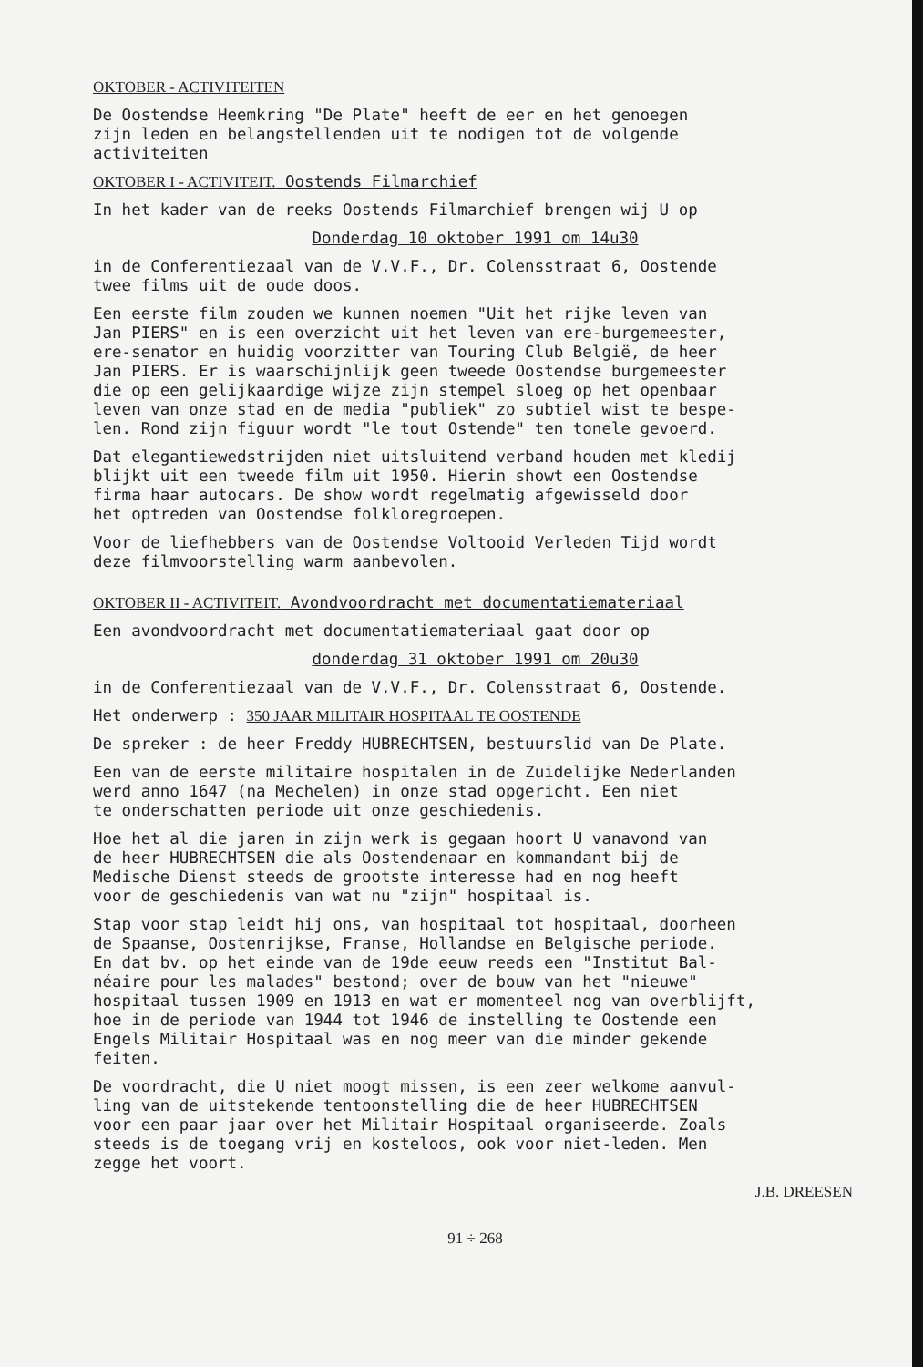OKTOBER - ACTIVITEITEN
De Oostendse Heemkring "De Plate" heeft de eer en het genoegen zijn leden en belangstellenden uit te nodigen tot de volgende activiteiten
OKTOBER I - ACTIVITEIT. Oostends Filmarchief
In het kader van de reeks Oostends Filmarchief brengen wij U op
Donderdag 10 oktober 1991 om 14u30
in de Conferentiezaal van de V.V.F., Dr. Colensstraat 6, Oostende twee films uit de oude doos.
Een eerste film zouden we kunnen noemen "Uit het rijke leven van Jan PIERS" en is een overzicht uit het leven van ere-burgemeester, ere-senator en huidig voorzitter van Touring Club België, de heer Jan PIERS. Er is waarschijnlijk geen tweede Oostendse burgemeester die op een gelijkaardige wijze zijn stempel sloeg op het openbaar leven van onze stad en de media "publiek" zo subtiel wist te bespe- len. Rond zijn figuur wordt "le tout Ostende" ten tonele gevoerd.
Dat elegantiewedstrijden niet uitsluitend verband houden met kledij blijkt uit een tweede film uit 1950. Hierin showt een Oostendse firma haar autocars. De show wordt regelmatig afgewisseld door het optreden van Oostendse folkloregroepen.
Voor de liefhebbers van de Oostendse Voltooid Verleden Tijd wordt deze filmvoorstelling warm aanbevolen.
OKTOBER II - ACTIVITEIT. Avondvoordracht met documentatiemateriaal
Een avondvoordracht met documentatiemateriaal gaat door op
donderdag 31 oktober 1991 om 20u30
in de Conferentiezaal van de V.V.F., Dr. Colensstraat 6, Oostende.
Het onderwerp : 350 JAAR MILITAIR HOSPITAAL TE OOSTENDE
De spreker : de heer Freddy HUBRECHTSEN, bestuurslid van De Plate.
Een van de eerste militaire hospitalen in de Zuidelijke Nederlanden werd anno 1647 (na Mechelen) in onze stad opgericht. Een niet te onderschatten periode uit onze geschiedenis.
Hoe het al die jaren in zijn werk is gegaan hoort U vanavond van de heer HUBRECHTSEN die als Oostendenaar en kommandant bij de Medische Dienst steeds de grootste interesse had en nog heeft voor de geschiedenis van wat nu "zijn" hospitaal is.
Stap voor stap leidt hij ons, van hospitaal tot hospitaal, doorheen de Spaanse, Oostenrijkse, Franse, Hollandse en Belgische periode. En dat bv. op het einde van de 19de eeuw reeds een "Institut Bal- néaire pour les malades" bestond; over de bouw van het "nieuwe" hospitaal tussen 1909 en 1913 en wat er momenteel nog van overblijft, hoe in de periode van 1944 tot 1946 de instelling te Oostende een Engels Militair Hospitaal was en nog meer van die minder gekende feiten.
De voordracht, die U niet moogt missen, is een zeer welkome aanvul- ling van de uitstekende tentoonstelling die de heer HUBRECHTSEN voor een paar jaar over het Militair Hospitaal organiseerde. Zoals steeds is de toegang vrij en kosteloos, ook voor niet-leden. Men zegge het voort.
J.B. DREESEN
91 ÷ 268